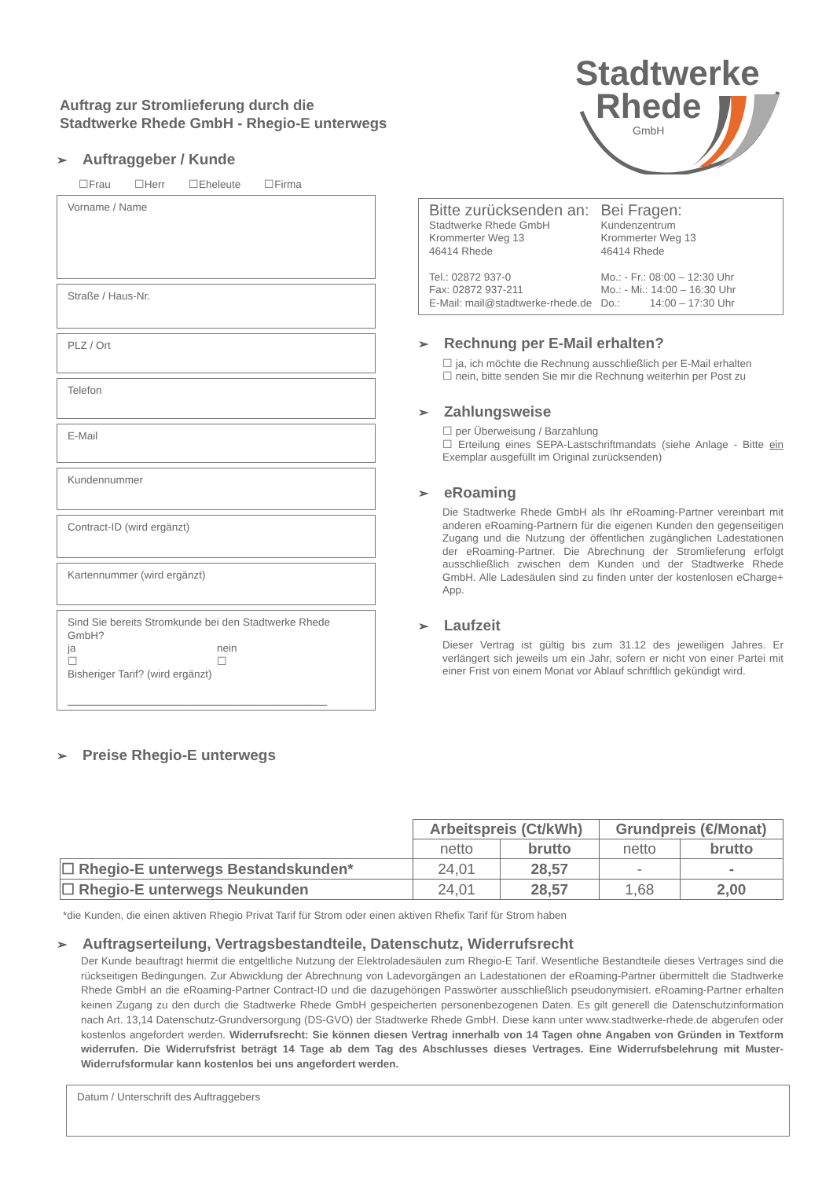Auftrag zur Stromlieferung durch die
Stadtwerke Rhede GmbH - Rhegio-E unterwegs
Stadtwerke
Rhede
GmbH
➢ Auftraggeber / Kunde
☐Frau ☐Herr ☐Eheleute ☐Firma
Vorname / Name
Straße / Haus-Nr.
PLZ / Ort
Telefon
E-Mail
Kundennummer
Contract-ID (wird ergänzt)
Kartennummer (wird ergänzt)
Sind Sie bereits Stromkunde bei den Stadtwerke Rhede GmbH?
ja
☐
nein
☐
Bisheriger Tarif? (wird ergänzt)
____________________________________________
Bitte zurücksenden an:
Stadtwerke Rhede GmbH
Krommerter Weg 13
46414 Rhede
Tel.: 02872 937-0
Fax: 02872 937-211
E-Mail: mail@stadtwerke-rhede.de
Bei Fragen:
Kundenzentrum
Krommerter Weg 13
46414 Rhede
Mo.: - Fr.: 08:00 – 12:30 Uhr
Mo.: - Mi.: 14:00 – 16:30 Uhr
Do.: 14:00 – 17:30 Uhr
➢ Rechnung per E-Mail erhalten?
☐ ja, ich möchte die Rechnung ausschließlich per E-Mail erhalten
☐ nein, bitte senden Sie mir die Rechnung weiterhin per Post zu
➢ Zahlungsweise
☐ per Überweisung / Barzahlung
☐ Erteilung eines SEPA-Lastschriftmandats (siehe Anlage - Bitte ein Exemplar ausgefüllt im Original zurücksenden)
➢ eRoaming
Die Stadtwerke Rhede GmbH als Ihr eRoaming-Partner vereinbart mit anderen eRoaming-Partnern für die eigenen Kunden den gegenseitigen Zugang und die Nutzung der öffentlichen zugänglichen Ladestationen der eRoaming-Partner. Die Abrechnung der Stromlieferung erfolgt ausschließlich zwischen dem Kunden und der Stadtwerke Rhede GmbH. Alle Ladesäulen sind zu finden unter der kostenlosen eCharge+ App.
➢ Laufzeit
Dieser Vertrag ist gültig bis zum 31.12 des jeweiligen Jahres. Er verlängert sich jeweils um ein Jahr, sofern er nicht von einer Partei mit einer Frist von einem Monat vor Ablauf schriftlich gekündigt wird.
➢ Preise Rhegio-E unterwegs
| | Arbeitspreis (Ct/kWh) | | Grundpreis (€/Monat) | |
| | netto | brutto | netto | brutto |
| ☐ Rhegio-E unterwegs Bestandskunden* | 24,01 | 28,57 | - | - |
| ☐ Rhegio-E unterwegs Neukunden | 24,01 | 28,57 | 1,68 | 2,00 |
*die Kunden, die einen aktiven Rhegio Privat Tarif für Strom oder einen aktiven Rhefix Tarif für Strom haben
➢ Auftragserteilung, Vertragsbestandteile, Datenschutz, Widerrufsrecht
Der Kunde beauftragt hiermit die entgeltliche Nutzung der Elektroladesäulen zum Rhegio-E Tarif. Wesentliche Bestandteile dieses Vertrages sind die rückseitigen Bedingungen. Zur Abwicklung der Abrechnung von Ladevorgängen an Ladestationen der eRoaming-Partner übermittelt die Stadtwerke Rhede GmbH an die eRoaming-Partner Contract-ID und die dazugehörigen Passwörter ausschließlich pseudonymisiert. eRoaming-Partner erhalten keinen Zugang zu den durch die Stadtwerke Rhede GmbH gespeicherten personenbezogenen Daten. Es gilt generell die Datenschutzinformation nach Art. 13,14 Datenschutz-Grundversorgung (DS-GVO) der Stadtwerke Rhede GmbH. Diese kann unter www.stadtwerke-rhede.de abgerufen oder kostenlos angefordert werden. Widerrufsrecht: Sie können diesen Vertrag innerhalb von 14 Tagen ohne Angaben von Gründen in Textform widerrufen. Die Widerrufsfrist beträgt 14 Tage ab dem Tag des Abschlusses dieses Vertrages. Eine Widerrufsbelehrung mit Muster-Widerrufsformular kann kostenlos bei uns angefordert werden.
Datum / Unterschrift des Auftraggebers